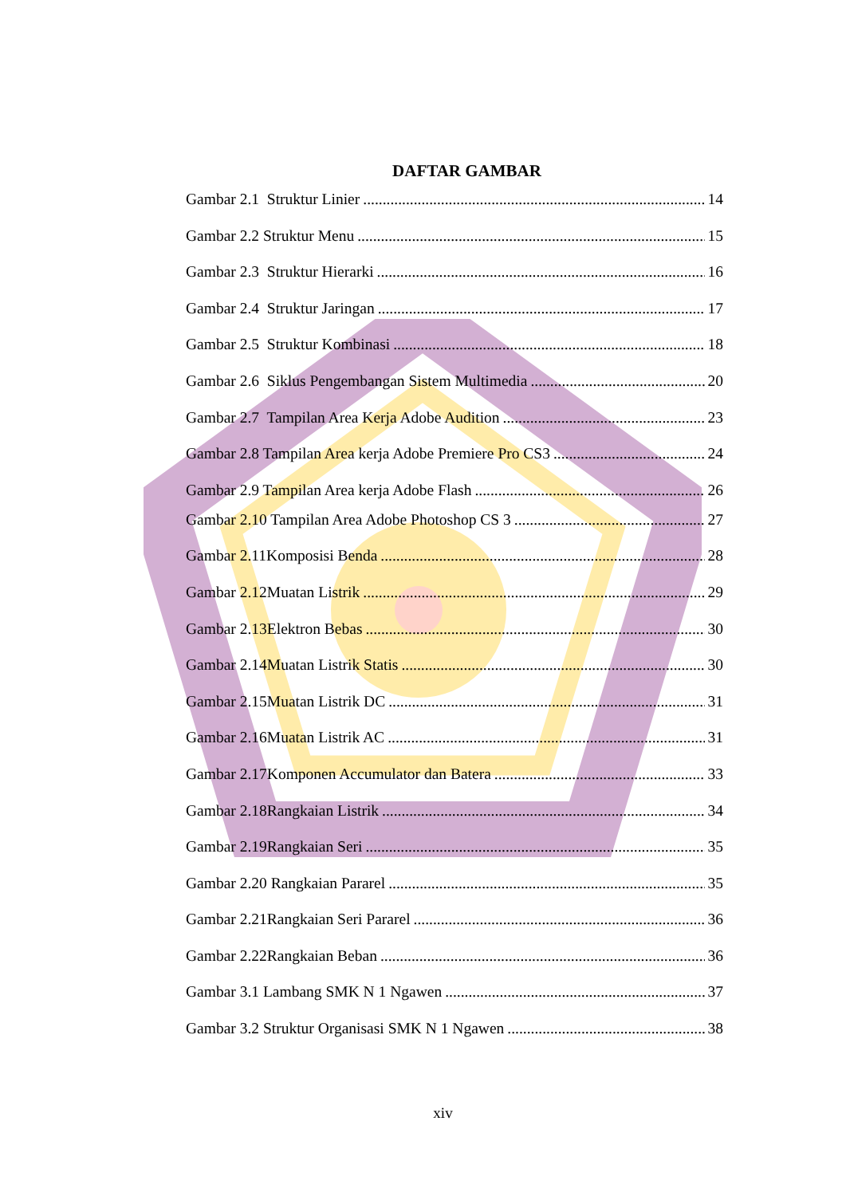DAFTAR GAMBAR
Gambar 2.1 Struktur Linier 14
Gambar 2.2 Struktur Menu 15
Gambar 2.3 Struktur Hierarki 16
Gambar 2.4 Struktur Jaringan 17
Gambar 2.5 Struktur Kombinasi 18
Gambar 2.6 Siklus Pengembangan Sistem Multimedia 20
Gambar 2.7 Tampilan Area Kerja Adobe Audition 23
Gambar 2.8 Tampilan Area kerja Adobe Premiere Pro CS3 24
Gambar 2.9 Tampilan Area kerja Adobe Flash 26
Gambar 2.10 Tampilan Area Adobe Photoshop CS 3 27
Gambar 2.11Komposisi Benda 28
Gambar 2.12Muatan Listrik 29
Gambar 2.13Elektron Bebas 30
Gambar 2.14Muatan Listrik Statis 30
Gambar 2.15Muatan Listrik DC 31
Gambar 2.16Muatan Listrik AC 31
Gambar 2.17Komponen Accumulator dan Batera 33
Gambar 2.18Rangkaian Listrik 34
Gambar 2.19Rangkaian Seri 35
Gambar 2.20 Rangkaian Pararel 35
Gambar 2.21Rangkaian Seri Pararel 36
Gambar 2.22Rangkaian Beban 36
Gambar 3.1 Lambang SMK N 1 Ngawen 37
Gambar 3.2 Struktur Organisasi SMK N 1 Ngawen 38
xiv